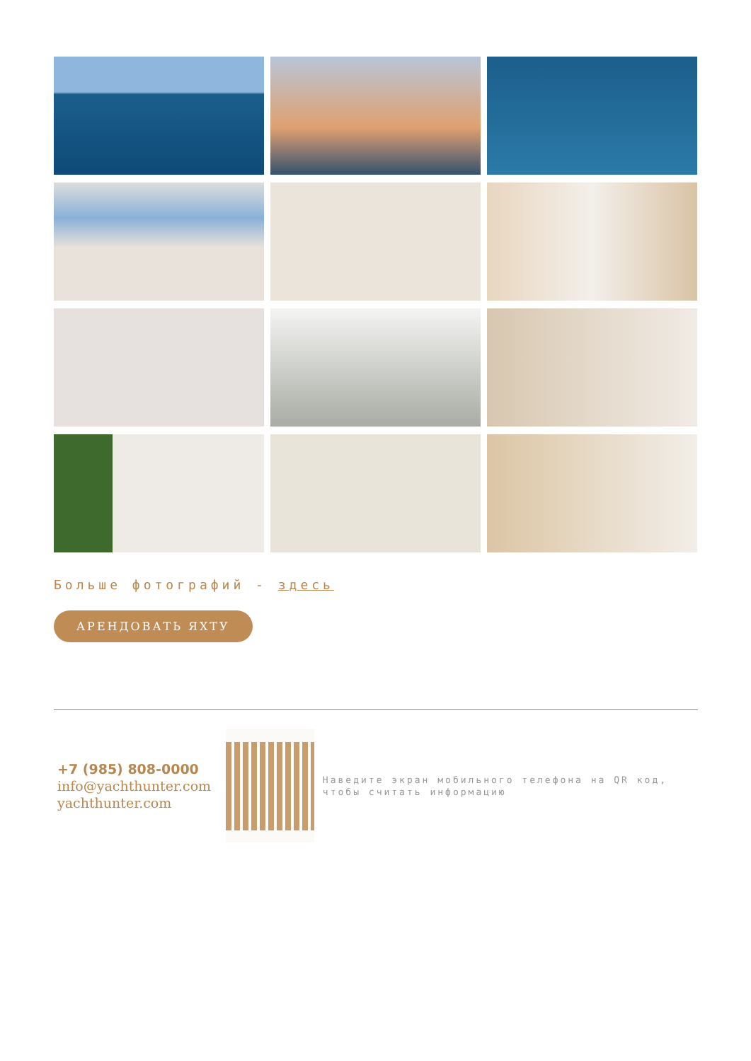Больше фотографий - здесь
АРЕНДОВАТЬ ЯХТУ
+7 (985) 808-0000
info@yachthunter.com
yachthunter.com
Наведите экран мобильного телефона на QR код, чтобы считать информацию